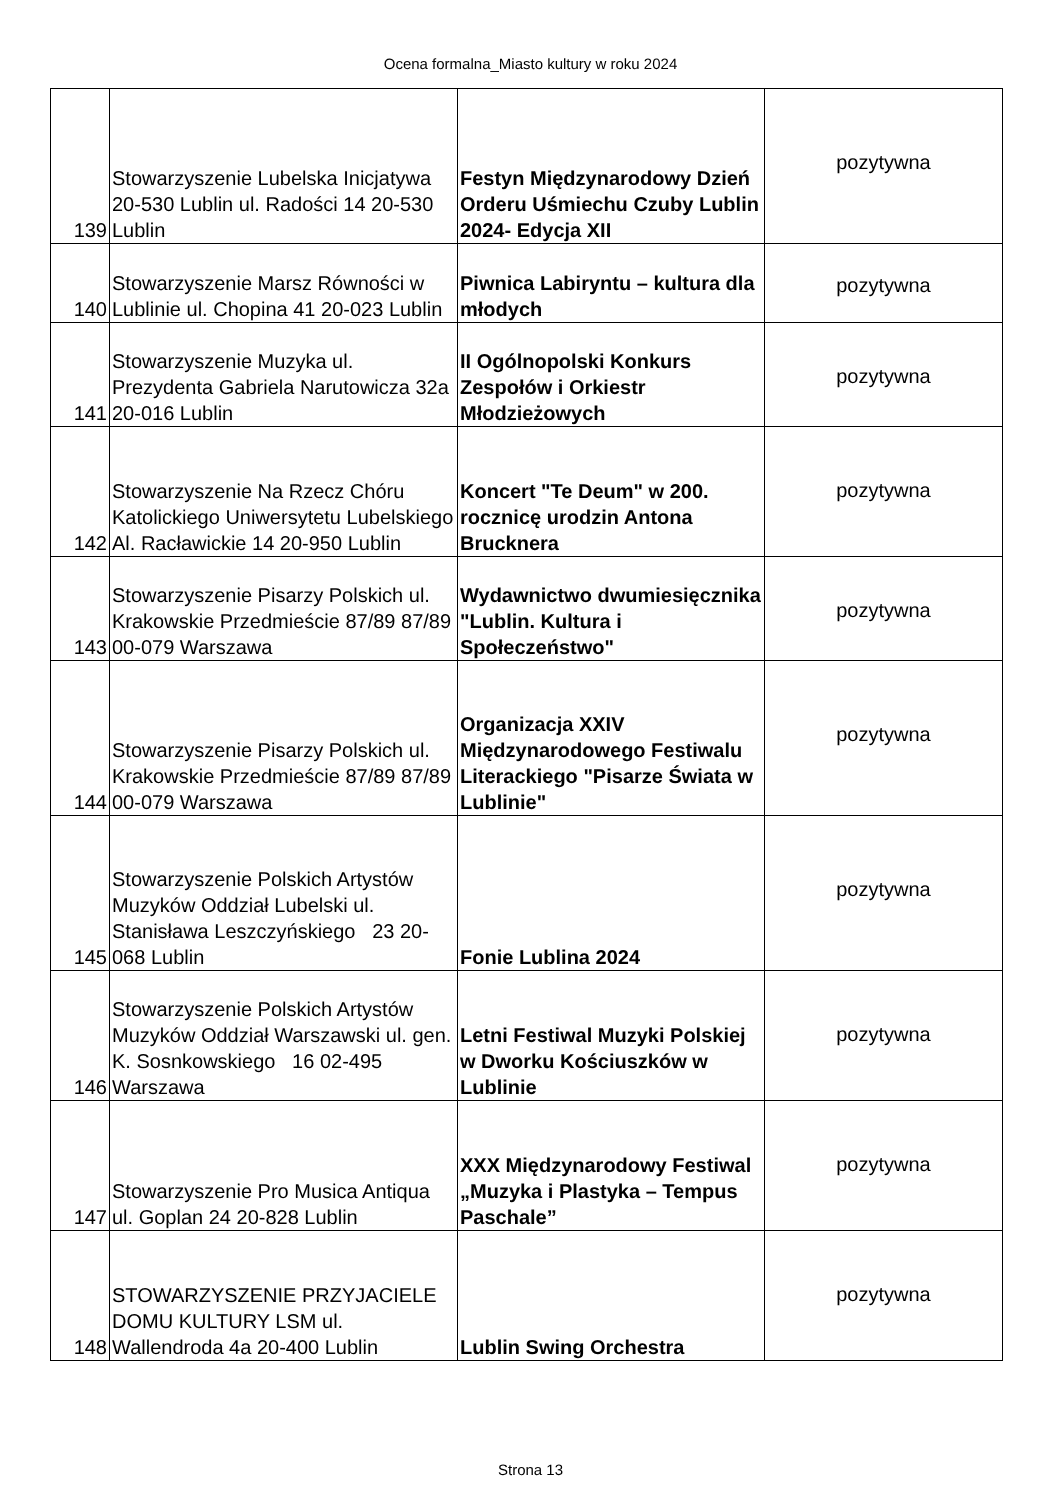Ocena formalna_Miasto kultury w roku 2024
| 139 | Stowarzyszenie Lubelska Inicjatywa 20-530 Lublin ul. Radości 14 20-530 Lublin | Festyn Międzynarodowy Dzień Orderu Uśmiechu Czuby Lublin 2024- Edycja XII | pozytywna |
| 140 | Stowarzyszenie Marsz Równości w Lublinie ul. Chopina 41 20-023 Lublin | Piwnica Labiryntu – kultura dla młodych | pozytywna |
| 141 | Stowarzyszenie Muzyka ul. Prezydenta Gabriela Narutowicza 32a 20-016 Lublin | II Ogólnopolski Konkurs Zespołów i Orkiestr Młodzieżowych | pozytywna |
| 142 | Stowarzyszenie Na Rzecz Chóru Katolickiego Uniwersytetu Lubelskiego Al. Racławickie 14 20-950 Lublin | Koncert "Te Deum" w 200. rocznicę urodzin Antona Brucknera | pozytywna |
| 143 | Stowarzyszenie Pisarzy Polskich ul. Krakowskie Przedmieście 87/89 87/89 00-079 Warszawa | Wydawnictwo dwumiesięcznika "Lublin. Kultura i Społeczeństwo" | pozytywna |
| 144 | Stowarzyszenie Pisarzy Polskich ul. Krakowskie Przedmieście 87/89 87/89 00-079 Warszawa | Organizacja XXIV Międzynarodowego Festiwalu Literackiego "Pisarze Świata w Lublinie" | pozytywna |
| 145 | Stowarzyszenie Polskich Artystów Muzyków Oddział Lubelski ul. Stanisława Leszczyńskiego 23 20-068 Lublin | Fonie Lublina 2024 | pozytywna |
| 146 | Stowarzyszenie Polskich Artystów Muzyków Oddział Warszawski ul. gen. K. Sosnkowskiego 16 02-495 Warszawa | Letni Festiwal Muzyki Polskiej w Dworku Kościuszków w Lublinie | pozytywna |
| 147 | Stowarzyszenie Pro Musica Antiqua ul. Goplan 24 20-828 Lublin | XXX Międzynarodowy Festiwal „Muzyka i Plastyka – Tempus Paschale” | pozytywna |
| 148 | STOWARZYSZENIE PRZYJACIELE DOMU KULTURY LSM ul. Wallendroda 4a 20-400 Lublin | Lublin Swing Orchestra | pozytywna |
Strona 13